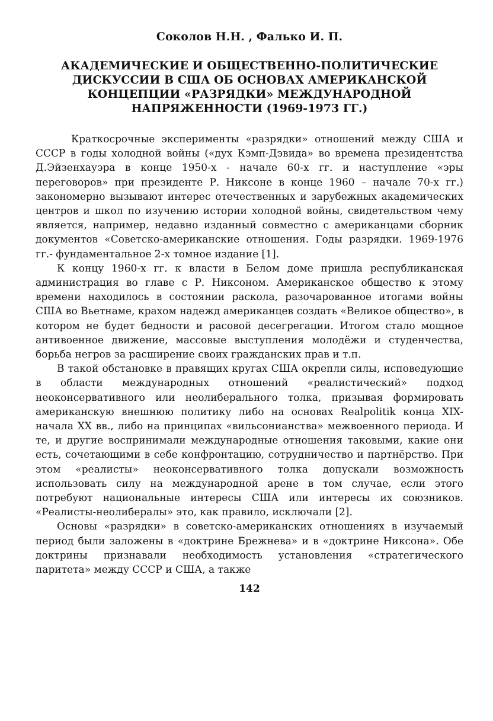Соколов Н.Н. , Фалько И. П.
АКАДЕМИЧЕСКИЕ И ОБЩЕСТВЕННО-ПОЛИТИЧЕСКИЕ ДИСКУССИИ В США ОБ ОСНОВАХ АМЕРИКАНСКОЙ КОНЦЕПЦИИ «РАЗРЯДКИ» МЕЖДУНАРОДНОЙ НАПРЯЖЕННОСТИ (1969-1973 ГГ.)
Краткосрочные эксперименты «разрядки» отношений между США и СССР в годы холодной войны («дух Кэмп-Дэвида» во времена президентства Д.Эйзенхауэра в конце 1950-х - начале 60-х гг. и наступление «эры переговоров» при президенте Р. Никсоне в конце 1960 – начале 70-х гг.) закономерно вызывают интерес отечественных и зарубежных академических центров и школ по изучению истории холодной войны, свидетельством чему является, например, недавно изданный совместно с американцами сборник документов «Советско-американские отношения. Годы разрядки. 1969-1976 гг.- фундаментальное 2-х томное издание [1].
К концу 1960-х гг. к власти в Белом доме пришла республиканская администрация во главе с Р. Никсоном. Американское общество к этому времени находилось в состоянии раскола, разочарованное итогами войны США во Вьетнаме, крахом надежд американцев создать «Великое общество», в котором не будет бедности и расовой десегрегации. Итогом стало мощное антивоенное движение, массовые выступления молодёжи и студенчества, борьба негров за расширение своих гражданских прав и т.п.
В такой обстановке в правящих кругах США окрепли силы, исповедующие в области международных отношений «реалистический» подход неоконсервативного или неолиберального толка, призывая формировать американскую внешнюю политику либо на основах Realpolitik конца XIX-начала XX вв., либо на принципах «вильсонианства» межвоенного периода. И те, и другие воспринимали международные отношения таковыми, какие они есть, сочетающими в себе конфронтацию, сотрудничество и партнёрство. При этом «реалисты» неоконсервативного толка допускали возможность использовать силу на международной арене в том случае, если этого потребуют национальные интересы США или интересы их союзников. «Реалисты-неолибералы» это, как правило, исключали [2].
Основы «разрядки» в советско-американских отношениях в изучаемый период были заложены в «доктрине Брежнева» и в «доктрине Никсона». Обе доктрины признавали необходимость установления «стратегического паритета» между СССР и США, а также
142